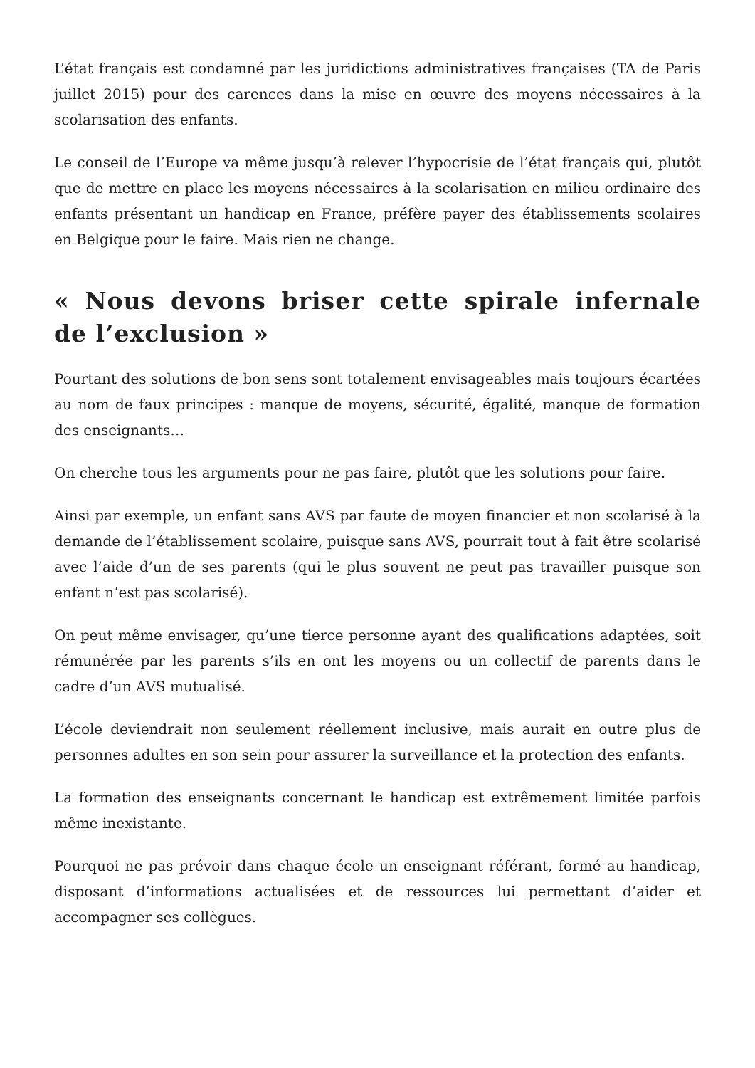L’état français est condamné par les juridictions administratives françaises (TA de Paris juillet 2015) pour des carences dans la mise en œuvre des moyens nécessaires à la scolarisation des enfants.
Le conseil de l’Europe va même jusqu’à relever l’hypocrisie de l’état français qui, plutôt que de mettre en place les moyens nécessaires à la scolarisation en milieu ordinaire des enfants présentant un handicap en France, préfère payer des établissements scolaires en Belgique pour le faire. Mais rien ne change.
« Nous devons briser cette spirale infernale de l’exclusion »
Pourtant des solutions de bon sens sont totalement envisageables mais toujours écartées au nom de faux principes : manque de moyens, sécurité, égalité, manque de formation des enseignants…
On cherche tous les arguments pour ne pas faire, plutôt que les solutions pour faire.
Ainsi par exemple, un enfant sans AVS par faute de moyen financier et non scolarisé à la demande de l’établissement scolaire, puisque sans AVS, pourrait tout à fait être scolarisé avec l’aide d’un de ses parents (qui le plus souvent ne peut pas travailler puisque son enfant n’est pas scolarisé).
On peut même envisager, qu’une tierce personne ayant des qualifications adaptées, soit rémunérée par les parents s’ils en ont les moyens ou un collectif de parents dans le cadre d’un AVS mutualisé.
L’école deviendrait non seulement réellement inclusive, mais aurait en outre plus de personnes adultes en son sein pour assurer la surveillance et la protection des enfants.
La formation des enseignants concernant le handicap est extrêmement limitée parfois même inexistante.
Pourquoi ne pas prévoir dans chaque école un enseignant référant, formé au handicap, disposant d’informations actualisées et de ressources lui permettant d’aider et accompagner ses collègues.